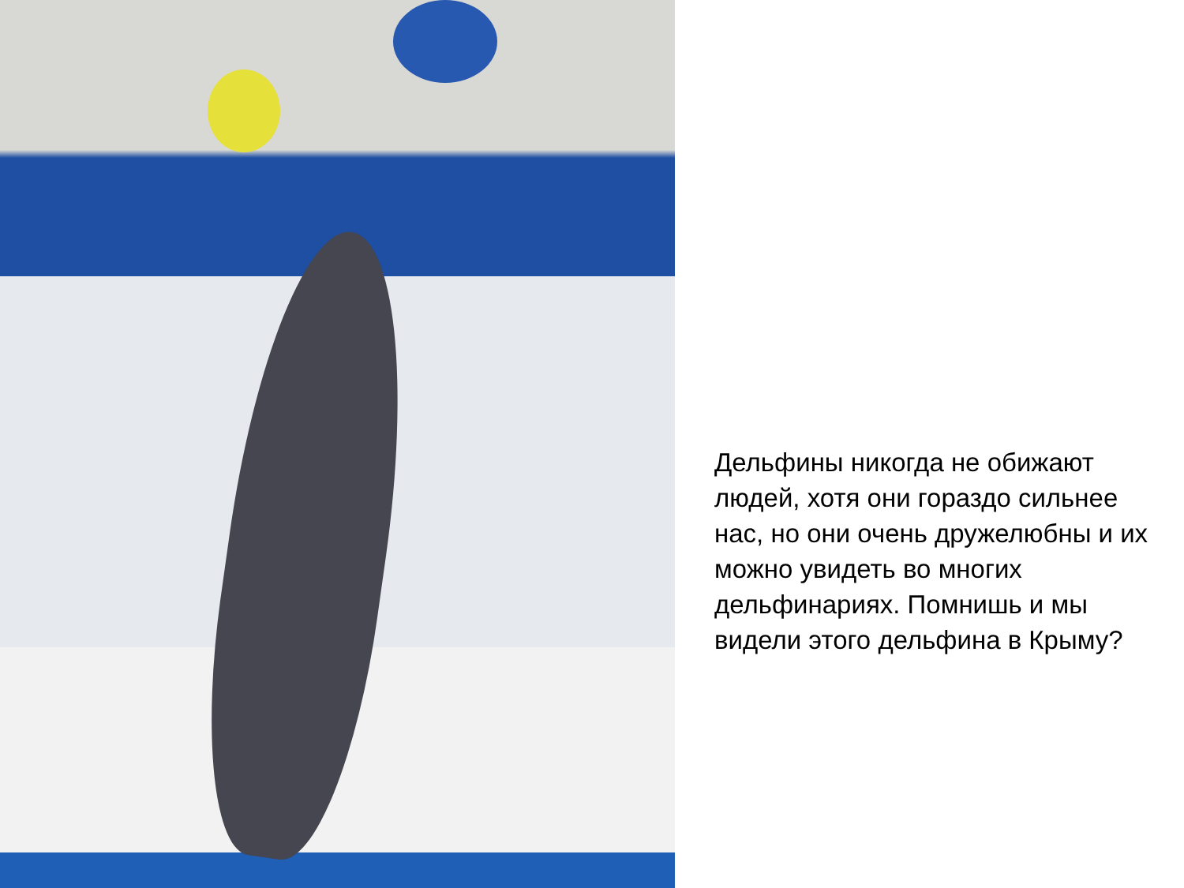Дельфины никогда не обижают людей, хотя они гораздо сильнее нас, но они очень дружелюбны и их можно увидеть во многих дельфинариях. Помнишь и мы видели этого дельфина в Крыму?